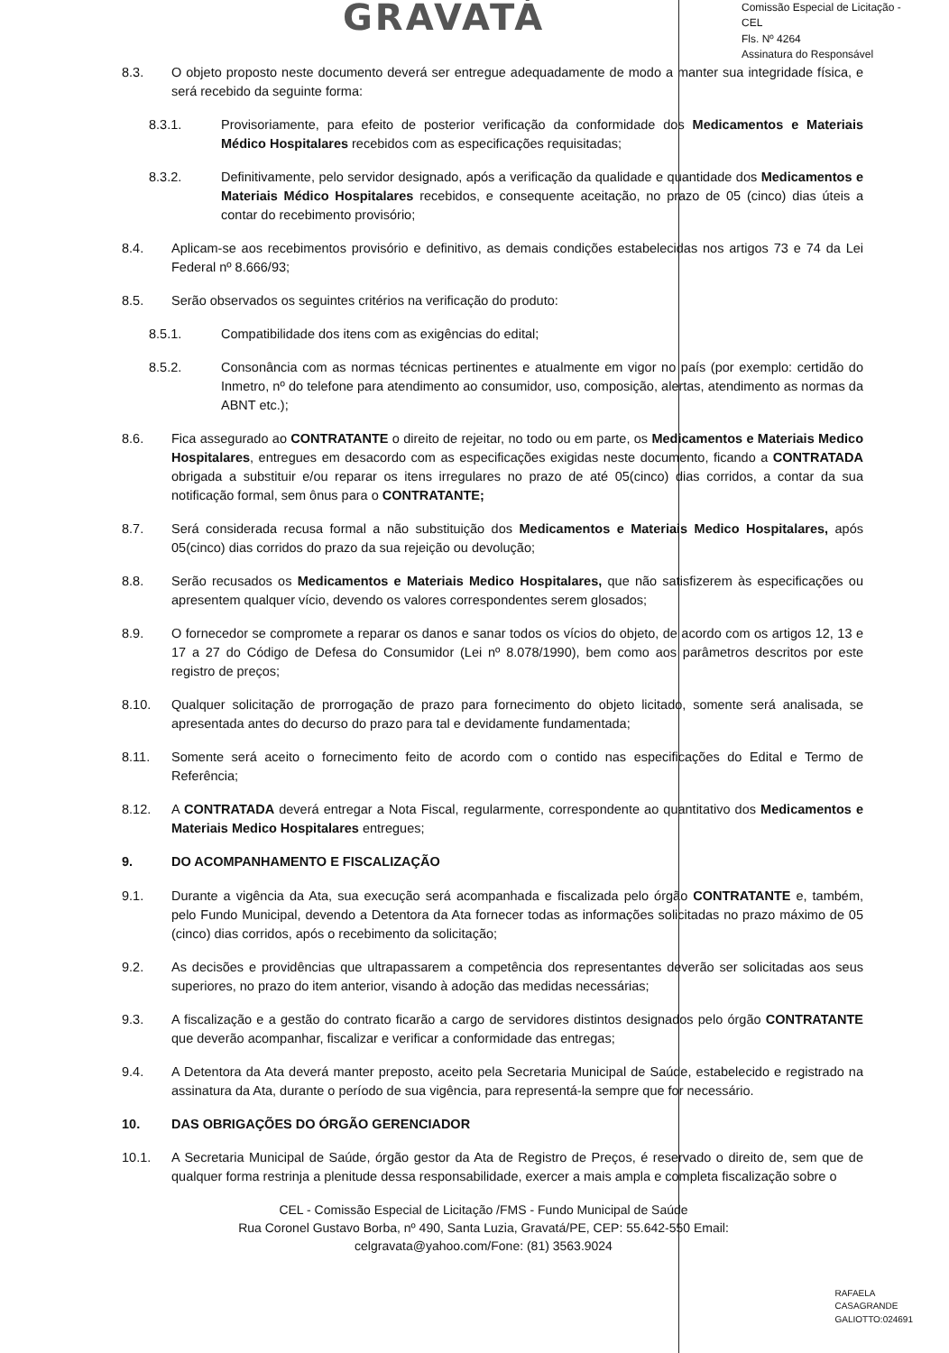GRAVATÁ
Comissão Especial de Licitação - CEL
Fls. Nº 4264
Assinatura do Responsável
8.3. O objeto proposto neste documento deverá ser entregue adequadamente de modo a manter sua integridade física, e será recebido da seguinte forma:
8.3.1. Provisoriamente, para efeito de posterior verificação da conformidade dos Medicamentos e Materiais Médico Hospitalares recebidos com as especificações requisitadas;
8.3.2. Definitivamente, pelo servidor designado, após a verificação da qualidade e quantidade dos Medicamentos e Materiais Médico Hospitalares recebidos, e consequente aceitação, no prazo de 05 (cinco) dias úteis a contar do recebimento provisório;
8.4. Aplicam-se aos recebimentos provisório e definitivo, as demais condições estabelecidas nos artigos 73 e 74 da Lei Federal nº 8.666/93;
8.5. Serão observados os seguintes critérios na verificação do produto:
8.5.1. Compatibilidade dos itens com as exigências do edital;
8.5.2. Consonância com as normas técnicas pertinentes e atualmente em vigor no país (por exemplo: certidão do Inmetro, nº do telefone para atendimento ao consumidor, uso, composição, alertas, atendimento as normas da ABNT etc.);
8.6. Fica assegurado ao CONTRATANTE o direito de rejeitar, no todo ou em parte, os Medicamentos e Materiais Medico Hospitalares, entregues em desacordo com as especificações exigidas neste documento, ficando a CONTRATADA obrigada a substituir e/ou reparar os itens irregulares no prazo de até 05(cinco) dias corridos, a contar da sua notificação formal, sem ônus para o CONTRATANTE;
8.7. Será considerada recusa formal a não substituição dos Medicamentos e Materiais Medico Hospitalares, após 05(cinco) dias corridos do prazo da sua rejeição ou devolução;
8.8. Serão recusados os Medicamentos e Materiais Medico Hospitalares, que não satisfizerem às especificações ou apresentem qualquer vício, devendo os valores correspondentes serem glosados;
8.9. O fornecedor se compromete a reparar os danos e sanar todos os vícios do objeto, de acordo com os artigos 12, 13 e 17 a 27 do Código de Defesa do Consumidor (Lei nº 8.078/1990), bem como aos parâmetros descritos por este registro de preços;
8.10. Qualquer solicitação de prorrogação de prazo para fornecimento do objeto licitado, somente será analisada, se apresentada antes do decurso do prazo para tal e devidamente fundamentada;
8.11. Somente será aceito o fornecimento feito de acordo com o contido nas especificações do Edital e Termo de Referência;
8.12. A CONTRATADA deverá entregar a Nota Fiscal, regularmente, correspondente ao quantitativo dos Medicamentos e Materiais Medico Hospitalares entregues;
9. DO ACOMPANHAMENTO E FISCALIZAÇÃO
9.1. Durante a vigência da Ata, sua execução será acompanhada e fiscalizada pelo órgão CONTRATANTE e, também, pelo Fundo Municipal, devendo a Detentora da Ata fornecer todas as informações solicitadas no prazo máximo de 05 (cinco) dias corridos, após o recebimento da solicitação;
9.2. As decisões e providências que ultrapassarem a competência dos representantes deverão ser solicitadas aos seus superiores, no prazo do item anterior, visando à adoção das medidas necessárias;
9.3. A fiscalização e a gestão do contrato ficarão a cargo de servidores distintos designados pelo órgão CONTRATANTE que deverão acompanhar, fiscalizar e verificar a conformidade das entregas;
9.4. A Detentora da Ata deverá manter preposto, aceito pela Secretaria Municipal de Saúde, estabelecido e registrado na assinatura da Ata, durante o período de sua vigência, para representá-la sempre que for necessário.
10. DAS OBRIGAÇÕES DO ÓRGÃO GERENCIADOR
10.1. A Secretaria Municipal de Saúde, órgão gestor da Ata de Registro de Preços, é reservado o direito de, sem que de qualquer forma restrinja a plenitude dessa responsabilidade, exercer a mais ampla e completa fiscalização sobre o
CEL - Comissão Especial de Licitação /FMS - Fundo Municipal de Saúde
Rua Coronel Gustavo Borba, nº 490, Santa Luzia, Gravatá/PE, CEP: 55.642-550 Email: celgravata@yahoo.com/Fone: (81) 3563.9024
RAFAELA
CASAGRANDE
GALIOTTO:024691